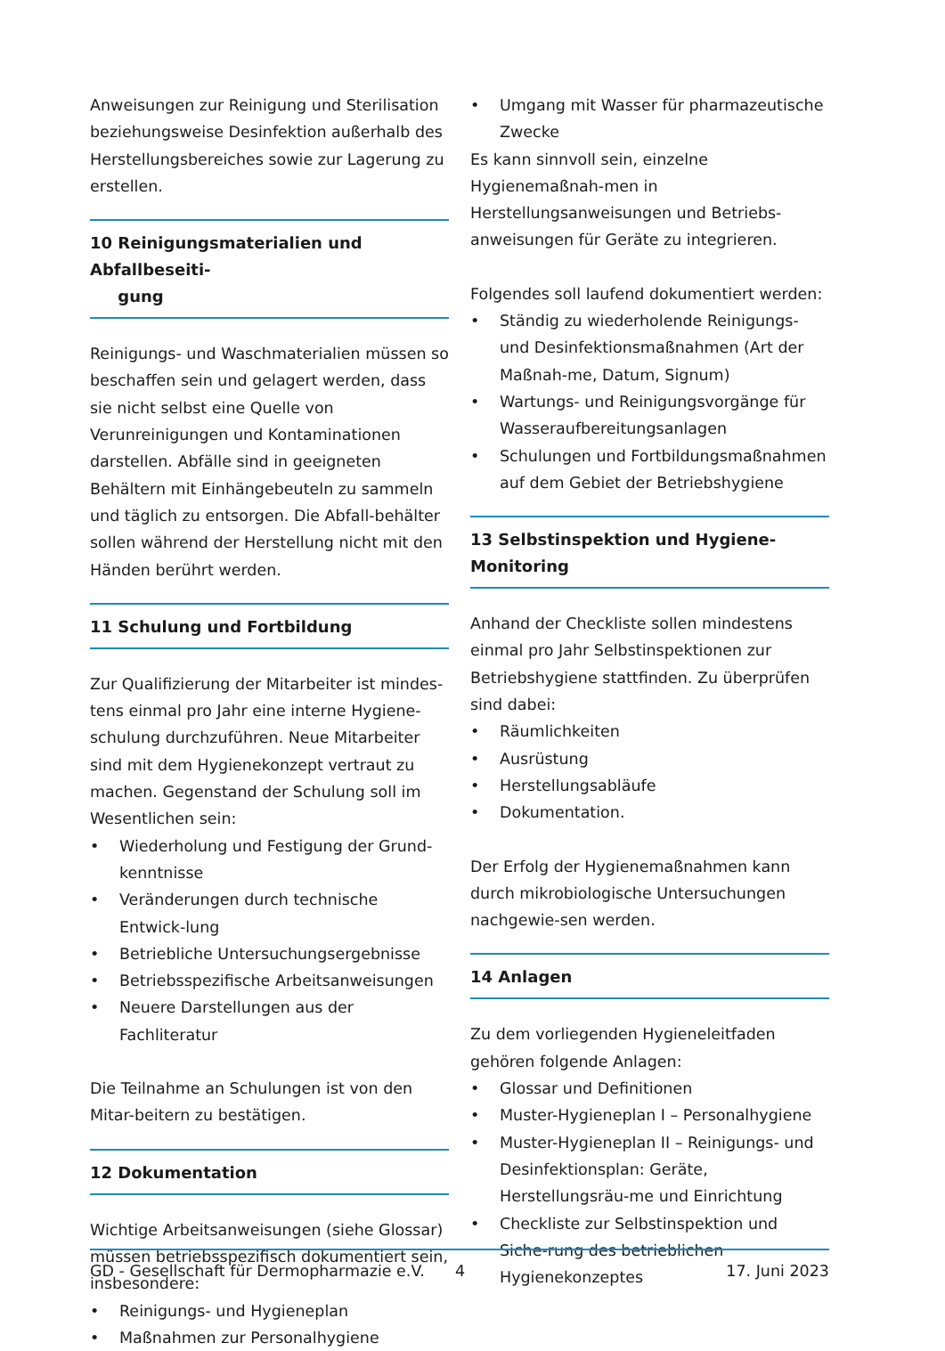Anweisungen zur Reinigung und Sterilisation beziehungsweise Desinfektion außerhalb des Herstellungsbereiches sowie zur Lagerung zu erstellen.
10 Reinigungsmaterialien und Abfallbeseiti-
gung
Reinigungs- und Waschmaterialien müssen so beschaffen sein und gelagert werden, dass sie nicht selbst eine Quelle von Verunreinigungen und Kontaminationen darstellen. Abfälle sind in geeigneten Behältern mit Einhängebeuteln zu sammeln und täglich zu entsorgen. Die Abfall-behälter sollen während der Herstellung nicht mit den Händen berührt werden.
11 Schulung und Fortbildung
Zur Qualifizierung der Mitarbeiter ist mindes-tens einmal pro Jahr eine interne Hygiene-schulung durchzuführen. Neue Mitarbeiter sind mit dem Hygienekonzept vertraut zu machen. Gegenstand der Schulung soll im Wesentlichen sein:
• Wiederholung und Festigung der Grund-kenntnisse
• Veränderungen durch technische Entwick-lung
• Betriebliche Untersuchungsergebnisse
• Betriebsspezifische Arbeitsanweisungen
• Neuere Darstellungen aus der Fachliteratur
Die Teilnahme an Schulungen ist von den Mitar-beitern zu bestätigen.
12 Dokumentation
Wichtige Arbeitsanweisungen (siehe Glossar) müssen betriebsspezifisch dokumentiert sein, insbesondere:
• Reinigungs- und Hygieneplan
• Maßnahmen zur Personalhygiene
• Umgang mit Wasser für pharmazeutische Zwecke
Es kann sinnvoll sein, einzelne Hygienemaßnah-men in Herstellungsanweisungen und Betriebs-anweisungen für Geräte zu integrieren.
Folgendes soll laufend dokumentiert werden:
• Ständig zu wiederholende Reinigungs- und Desinfektionsmaßnahmen (Art der Maßnah-me, Datum, Signum)
• Wartungs- und Reinigungsvorgänge für Wasseraufbereitungsanlagen
• Schulungen und Fortbildungsmaßnahmen auf dem Gebiet der Betriebshygiene
13 Selbstinspektion und Hygiene-Monitoring
Anhand der Checkliste sollen mindestens einmal pro Jahr Selbstinspektionen zur Betriebshygiene stattfinden. Zu überprüfen sind dabei:
• Räumlichkeiten
• Ausrüstung
• Herstellungsabläufe
• Dokumentation.
Der Erfolg der Hygienemaßnahmen kann durch mikrobiologische Untersuchungen nachgewie-sen werden.
14 Anlagen
Zu dem vorliegenden Hygieneleitfaden gehören folgende Anlagen:
• Glossar und Definitionen
• Muster-Hygieneplan I – Personalhygiene
• Muster-Hygieneplan II – Reinigungs- und Desinfektionsplan: Geräte, Herstellungsräu-me und Einrichtung
• Checkliste zur Selbstinspektion und Siche-rung des betrieblichen Hygienekonzeptes
GD - Gesellschaft für Dermopharmazie e.V. 4 17. Juni 2023